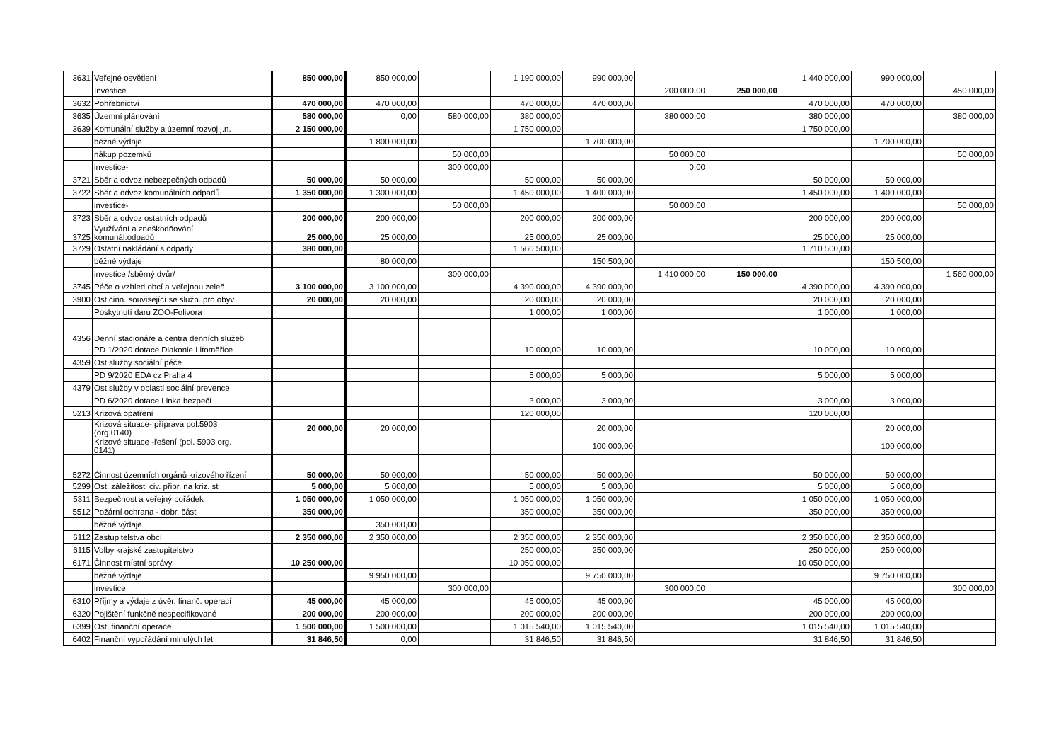| 3631 | Veřejné osvětlení | 850 000,00 | 850 000,00 | | 1 190 000,00 | 990 000,00 | | | 1 440 000,00 | 990 000,00 | |
| | Investice | | | | | | 200 000,00 | 250 000,00 | | | 450 000,00 |
| 3632 | Pohřebnictví | 470 000,00 | 470 000,00 | | 470 000,00 | 470 000,00 | | | 470 000,00 | 470 000,00 | |
| 3635 | Územní plánování | 580 000,00 | 0,00 | 580 000,00 | 380 000,00 | | 380 000,00 | | 380 000,00 | | 380 000,00 |
| 3639 | Komunální služby a územní rozvoj j.n. | 2 150 000,00 | | | 1 750 000,00 | | | | 1 750 000,00 | | |
| | běžné výdaje | | 1 800 000,00 | | | 1 700 000,00 | | | | 1 700 000,00 | |
| | nákup pozemků | | | 50 000,00 | | | 50 000,00 | | | | 50 000,00 |
| | investice- | | | 300 000,00 | | | 0,00 | | | | |
| 3721 | Sběr a odvoz nebezpečných odpadů | 50 000,00 | 50 000,00 | | 50 000,00 | 50 000,00 | | | 50 000,00 | 50 000,00 | |
| 3722 | Sběr a odvoz komunálních odpadů | 1 350 000,00 | 1 300 000,00 | | 1 450 000,00 | 1 400 000,00 | | | 1 450 000,00 | 1 400 000,00 | |
| | investice- | | | 50 000,00 | | | 50 000,00 | | | | 50 000,00 |
| 3723 | Sběr a odvoz ostatních odpadů | 200 000,00 | 200 000,00 | | 200 000,00 | 200 000,00 | | | 200 000,00 | 200 000,00 | |
| 3725 | Využívání a zneškodňování komunál.odpadů | 25 000,00 | 25 000,00 | | 25 000,00 | 25 000,00 | | | 25 000,00 | 25 000,00 | |
| 3729 | Ostatní nakládání s odpady | 380 000,00 | | | 1 560 500,00 | | | | 1 710 500,00 | | |
| | běžné výdaje | | 80 000,00 | | | 150 500,00 | | | | 150 500,00 | |
| | investice /sběrný dvůr/ | | | 300 000,00 | | | 1 410 000,00 | 150 000,00 | | | 1 560 000,00 |
| 3745 | Péče o vzhled obcí a veřejnou zeleň | 3 100 000,00 | 3 100 000,00 | | 4 390 000,00 | 4 390 000,00 | | | 4 390 000,00 | 4 390 000,00 | |
| 3900 | Ost.činn. související se služb. pro obyv | 20 000,00 | 20 000,00 | | 20 000,00 | 20 000,00 | | | 20 000,00 | 20 000,00 | |
| | Poskytnutí daru ZOO-Folivora | | | | 1 000,00 | 1 000,00 | | | 1 000,00 | 1 000,00 | |
| 4356 | Denní stacionáře a centra denních služeb | | | | | | | | | | |
| | PD 1/2020 dotace Diakonie Litoměřice | | | | 10 000,00 | 10 000,00 | | | 10 000,00 | 10 000,00 | |
| 4359 | Ost.služby sociální péče | | | | | | | | | | |
| | PD 9/2020 EDA cz Praha 4 | | | | 5 000,00 | 5 000,00 | | | 5 000,00 | 5 000,00 | |
| 4379 | Ost.služby v oblasti sociální prevence | | | | | | | | | | |
| | PD 6/2020 dotace Linka bezpečí | | | | 3 000,00 | 3 000,00 | | | 3 000,00 | 3 000,00 | |
| 5213 | Krizová opatření | | | | 120 000,00 | | | | 120 000,00 | | |
| | Krizová situace- příprava pol.5903 (org.0140) | 20 000,00 | 20 000,00 | | | 20 000,00 | | | | 20 000,00 | |
| | Krizové situace -řešení (pol. 5903 org. 0141) | | | | | 100 000,00 | | | | 100 000,00 | |
| 5272 | Činnost územních orgánů krizového řízení | 50 000,00 | 50 000,00 | | 50 000,00 | 50 000,00 | | | 50 000,00 | 50 000,00 | |
| 5299 | Ost. záležitosti civ. připr. na kriz. st | 5 000,00 | 5 000,00 | | 5 000,00 | 5 000,00 | | | 5 000,00 | 5 000,00 | |
| 5311 | Bezpečnost a veřejný pořádek | 1 050 000,00 | 1 050 000,00 | | 1 050 000,00 | 1 050 000,00 | | | 1 050 000,00 | 1 050 000,00 | |
| 5512 | Požární ochrana - dobr. část | 350 000,00 | | | 350 000,00 | 350 000,00 | | | 350 000,00 | 350 000,00 | |
| | běžné výdaje | | 350 000,00 | | | | | | | | |
| 6112 | Zastupitelstva obcí | 2 350 000,00 | 2 350 000,00 | | 2 350 000,00 | 2 350 000,00 | | | 2 350 000,00 | 2 350 000,00 | |
| 6115 | Volby krajské zastupitelstvo | | | | 250 000,00 | 250 000,00 | | | 250 000,00 | 250 000,00 | |
| 6171 | Činnost místní správy | 10 250 000,00 | | | 10 050 000,00 | | | | 10 050 000,00 | | |
| | běžné výdaje | | 9 950 000,00 | | | 9 750 000,00 | | | | 9 750 000,00 | |
| | investice | | | 300 000,00 | | | 300 000,00 | | | | 300 000,00 |
| 6310 | Příjmy a výdaje z úvěr. finanč. operací | 45 000,00 | 45 000,00 | | 45 000,00 | 45 000,00 | | | 45 000,00 | 45 000,00 | |
| 6320 | Pojištění funkčně nespecifikované | 200 000,00 | 200 000,00 | | 200 000,00 | 200 000,00 | | | 200 000,00 | 200 000,00 | |
| 6399 | Ost. finanční operace | 1 500 000,00 | 1 500 000,00 | | 1 015 540,00 | 1 015 540,00 | | | 1 015 540,00 | 1 015 540,00 | |
| 6402 | Finanční vypořádání minulých let | 31 846,50 | 0,00 | | 31 846,50 | 31 846,50 | | | 31 846,50 | 31 846,50 | |